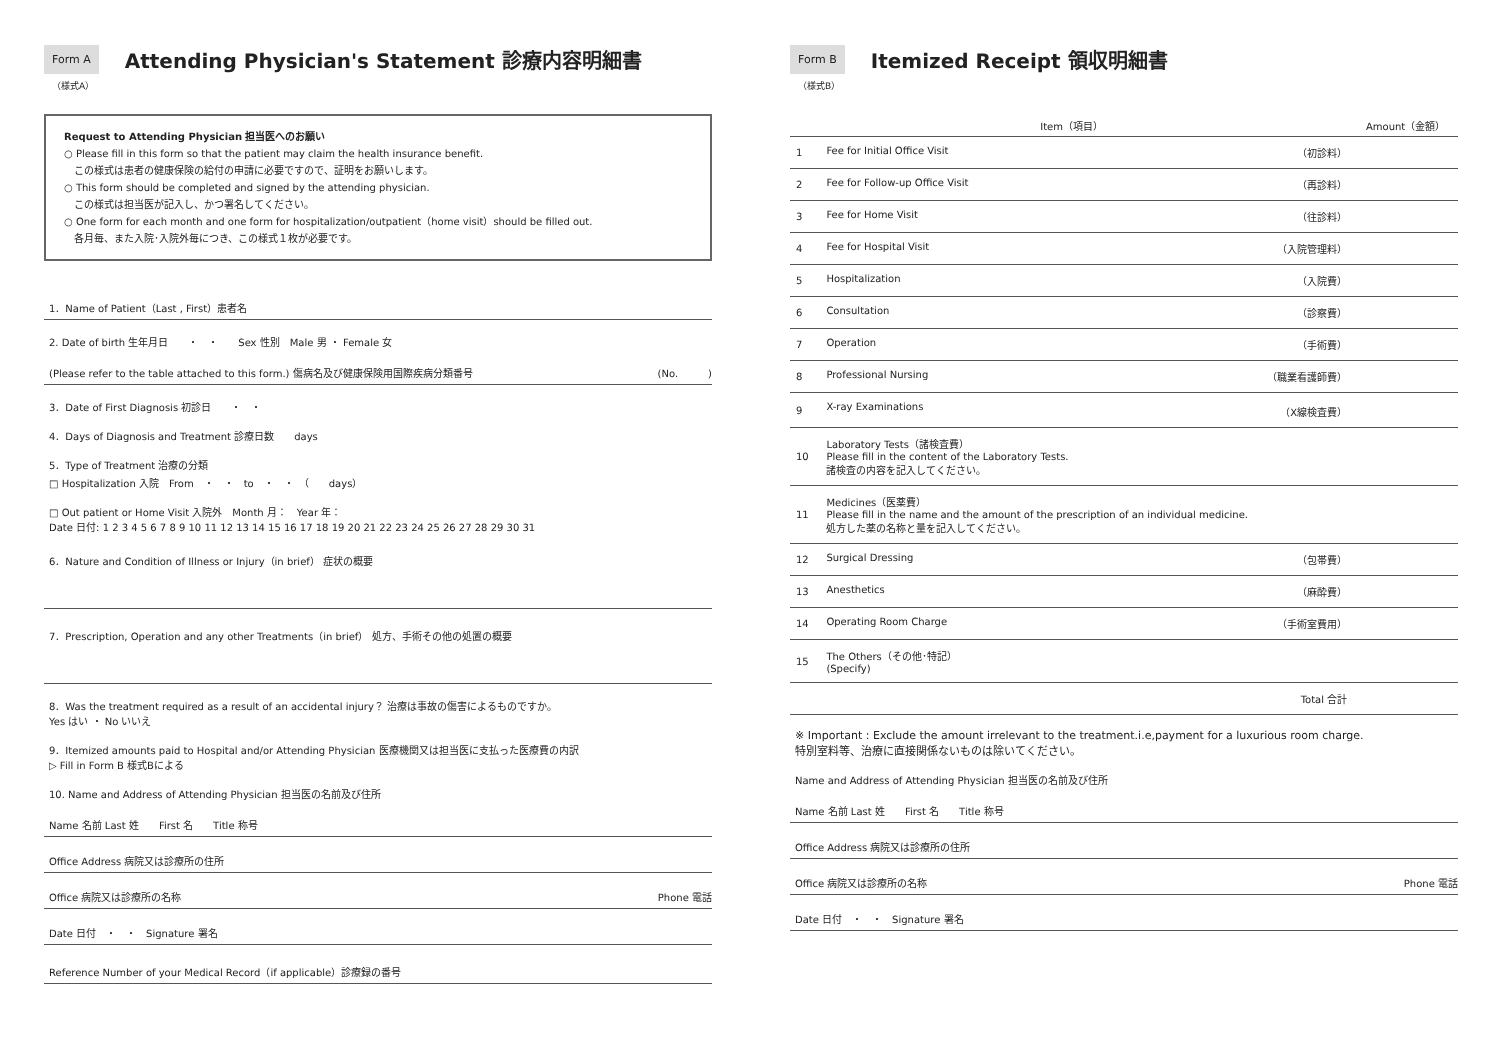Form A
Attending Physician's Statement 診療内容明細書
（様式A）
Request to Attending Physician 担当医へのお願い
○ Please fill in this form so that the patient may claim the health insurance benefit.
　この様式は患者の健康保険の給付の申請に必要ですので、証明をお願いします。
○ This form should be completed and signed by the attending physician.
　この様式は担当医が記入し、かつ署名してください。
○ One form for each month and one form for hospitalization/outpatient（home visit）should be filled out.
　各月毎、また入院･入院外毎につき、この様式１枚が必要です。
1．Name of Patient（Last , First）患者名
2. Date of birth 生年月日　　・　・　　Sex 性別　Male 男 ・ Female 女
(Please refer to the table attached to this form.) 傷病名及び健康保険用国際疾病分類番号 (No.　　　)
3．Date of First Diagnosis 初診日　　・　・
4．Days of Diagnosis and Treatment 診療日数　　days
5．Type of Treatment 治療の分類
□ Hospitalization 入院　From　・　・　to　・　・　（　　days）
□ Out patient or Home Visit 入院外　Month 月：　Year 年：
Date 日付: 1 2 3 4 5 6 7 8 9 10 11 12 13 14 15 16 17 18 19 20 21 22 23 24 25 26 27 28 29 30 31
6．Nature and Condition of Illness or Injury（in brief） 症状の概要
7．Prescription, Operation and any other Treatments（in brief） 処方、手術その他の処置の概要
8．Was the treatment required as a result of an accidental injury？ 治療は事故の傷害によるものですか。
Yes はい ・ No いいえ
9．Itemized amounts paid to Hospital and/or Attending Physician 医療機関又は担当医に支払った医療費の内訳
▷ Fill in Form B 様式Bによる
10. Name and Address of Attending Physician 担当医の名前及び住所
Name 名前 Last 姓 First 名 Title 称号
Office Address 病院又は診療所の住所
Office 病院又は診療所の名称 Phone 電話
Date 日付　・　・　Signature 署名
Reference Number of your Medical Record（if applicable）診療録の番号
Form B
Itemized Receipt 領収明細書
（様式B）
| Item（項目） | | Amount（金額） |
| --- | --- | --- |
| 1 | Fee for Initial Office Visit （初診料） | |
| 2 | Fee for Follow-up Office Visit （再診料） | |
| 3 | Fee for Home Visit （往診料） | |
| 4 | Fee for Hospital Visit （入院管理料） | |
| 5 | Hospitalization （入院費） | |
| 6 | Consultation （診察費） | |
| 7 | Operation （手術費） | |
| 8 | Professional Nursing （職業看護師費） | |
| 9 | X-ray Examinations （X線検査費） | |
| 10 | Laboratory Tests（諸検査費） Please fill in the content of the Laboratory Tests. 諸検査の内容を記入してください。 | |
| 11 | Medicines（医薬費） Please fill in the name and the amount of the prescription of an individual medicine. 処方した薬の名称と量を記入してください。 | |
| 12 | Surgical Dressing （包帯費） | |
| 13 | Anesthetics （麻酔費） | |
| 14 | Operating Room Charge （手術室費用） | |
| 15 | The Others（その他･特記） (Specify) | |
| Total 合計 | | |
※ Important : Exclude the amount irrelevant to the treatment.i.e,payment for a luxurious room charge.
特別室料等、治療に直接関係ないものは除いてください。
Name and Address of Attending Physician 担当医の名前及び住所
Name 名前 Last 姓 First 名 Title 称号
Office Address 病院又は診療所の住所
Office 病院又は診療所の名称 Phone 電話
Date 日付　・　・　Signature 署名